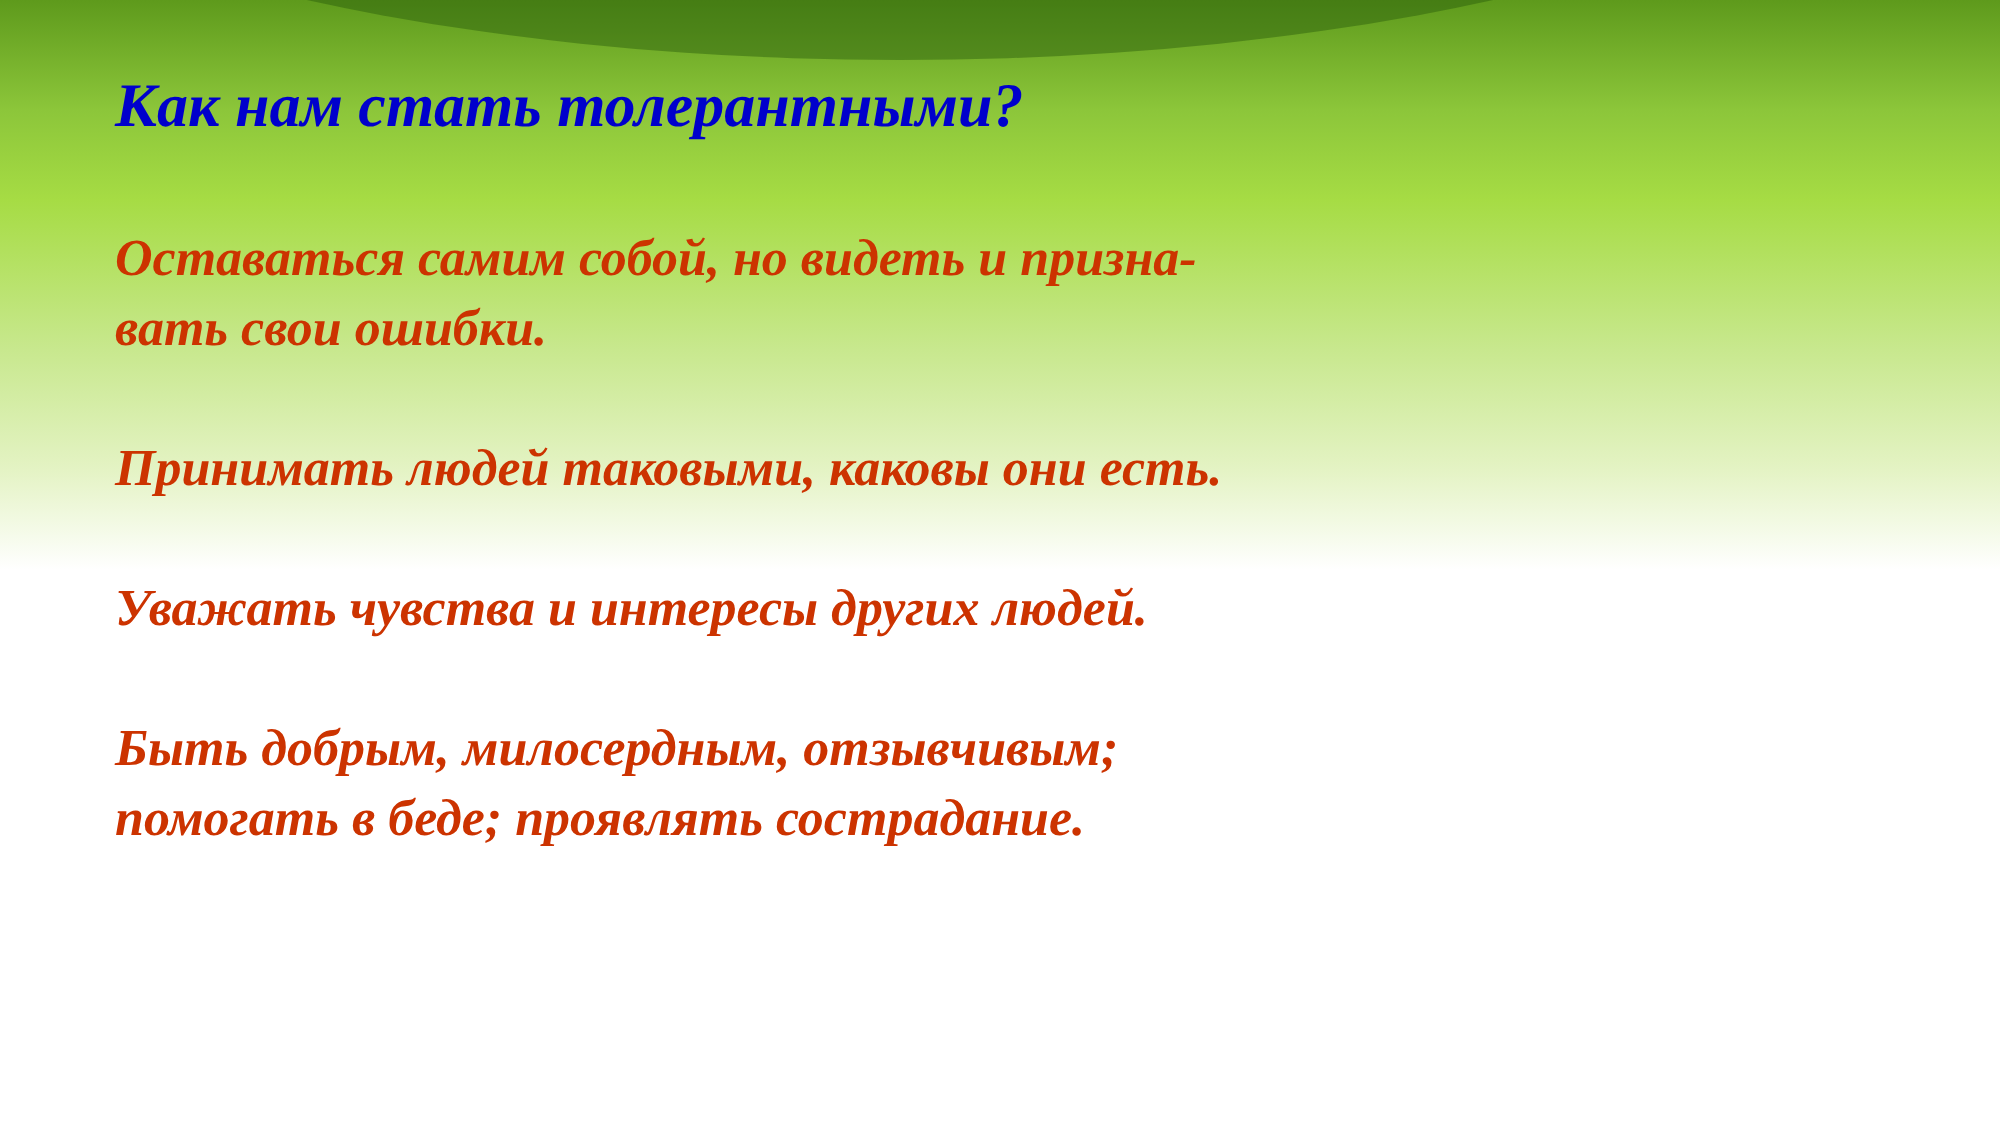Как нам стать толерантными?
Оставаться самим собой, но видеть и призна-
вать свои ошибки.
Принимать людей таковыми, каковы они есть.
Уважать чувства и интересы других людей.
Быть добрым, милосердным, отзывчивым;
помогать в беде; проявлять сострадание.